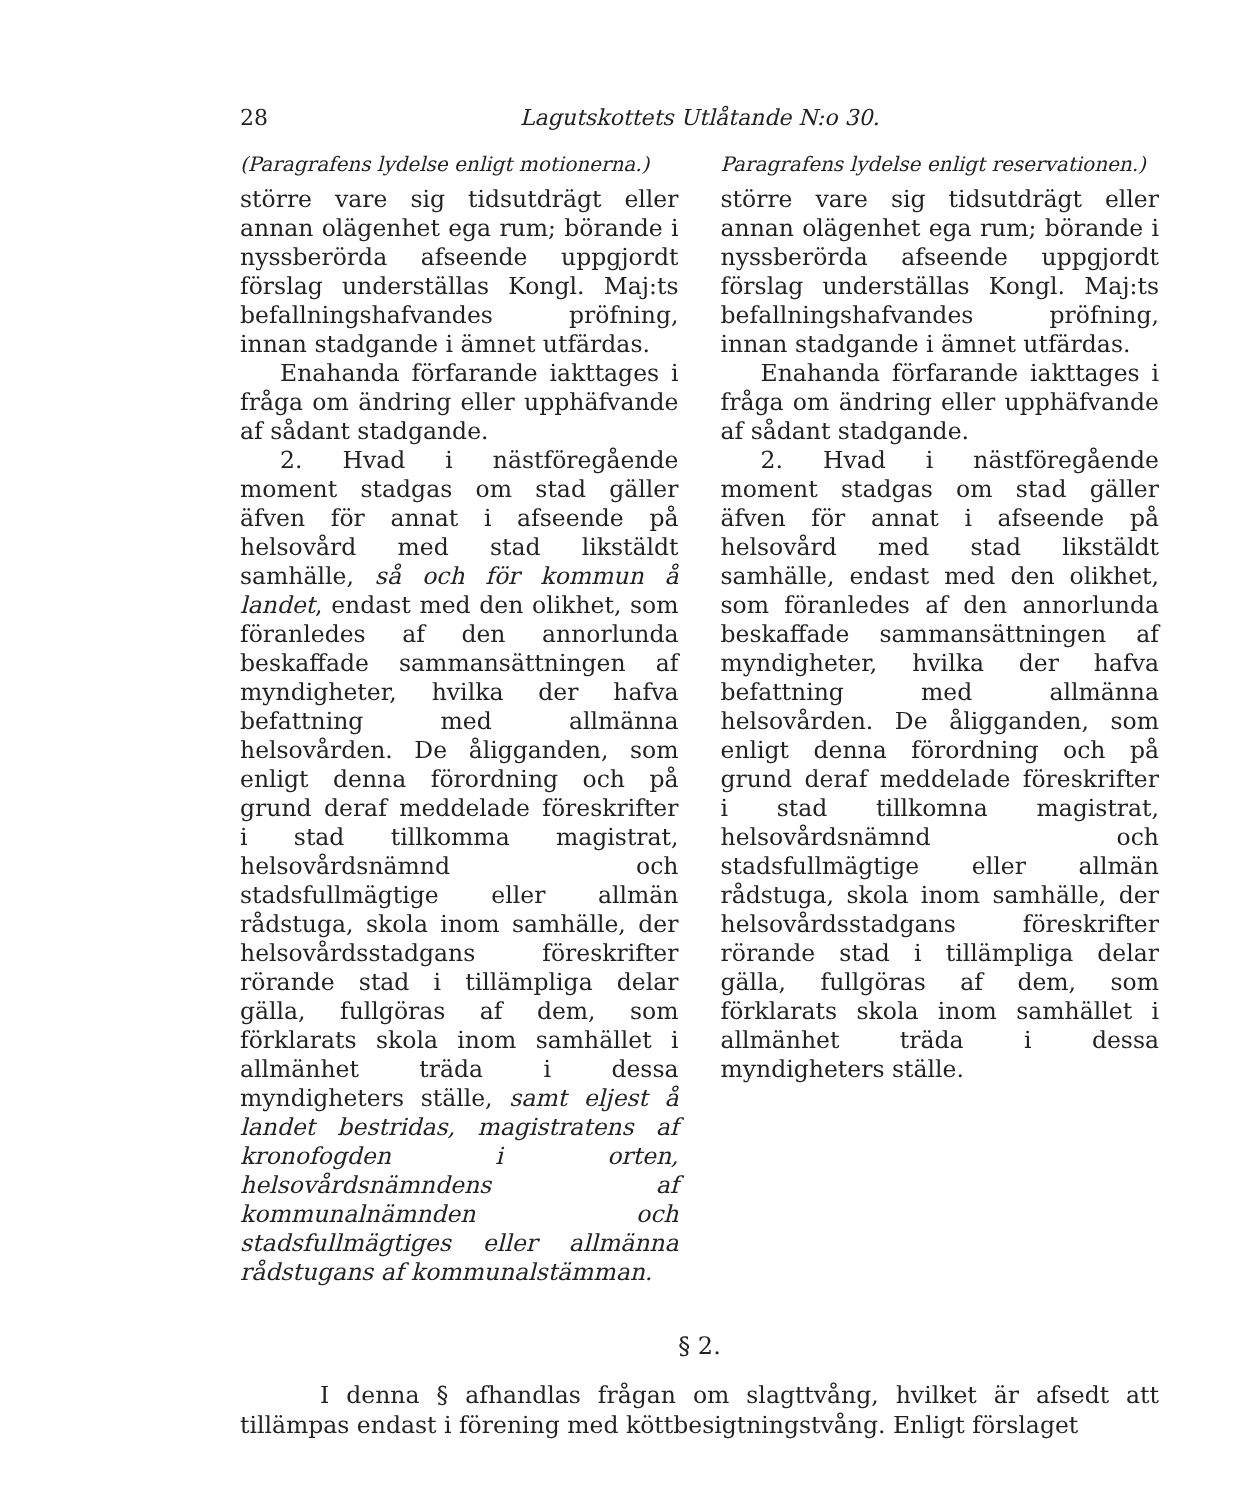28 Lagutskottets Utlåtande N:o 30.
(Paragrafens lydelse enligt motionerna.)
större vare sig tidsutdrägt eller annan olägenhet ega rum; börande i nyssberörda afseende uppgjordt förslag underställas Kongl. Maj:ts befallningshafvandes pröfning, innan stadgande i ämnet utfärdas.
Enahanda förfarande iakttages i fråga om ändring eller upphäfvande af sådant stadgande.
2. Hvad i nästföregående moment stadgas om stad gäller äfven för annat i afseende på helsovård med stad likstäldt samhälle, så och för kommun å landet, endast med den olikhet, som föranledes af den annorlunda beskaffade sammansättningen af myndigheter, hvilka der hafva befattning med allmänna helsovården. De åligganden, som enligt denna förordning och på grund deraf meddelade föreskrifter i stad tillkomma magistrat, helsovårdsnämnd och stadsfullmägtige eller allmän rådstuga, skola inom samhälle, der helsovårdsstadgans föreskrifter rörande stad i tillämpliga delar gälla, fullgöras af dem, som förklarats skola inom samhället i allmänhet träda i dessa myndigheters ställe, samt eljest å landet bestridas, magistratens af kronofogden i orten, helsovårdsnämndens af kommunalnämnden och stadsfullmägtiges eller allmänna rådstugans af kommunalstämman.
Paragrafens lydelse enligt reservationen.)
större vare sig tidsutdrägt eller annan olägenhet ega rum; börande i nyssberörda afseende uppgjordt förslag underställas Kongl. Maj:ts befallningshafvandes pröfning, innan stadgande i ämnet utfärdas.
Enahanda förfarande iakttages i fråga om ändring eller upphäfvande af sådant stadgande.
2. Hvad i nästföregående moment stadgas om stad gäller äfven för annat i afseende på helsovård med stad likstäldt samhälle, endast med den olikhet, som föranledes af den annorlunda beskaffade sammansättningen af myndigheter, hvilka der hafva befattning med allmänna helsovården. De åligganden, som enligt denna förordning och på grund deraf meddelade föreskrifter i stad tillkomna magistrat, helsovårdsnämnd och stadsfullmägtige eller allmän rådstuga, skola inom samhälle, der helsovårdsstadgans föreskrifter rörande stad i tillämpliga delar gälla, fullgöras af dem, som förklarats skola inom samhället i allmänhet träda i dessa myndigheters ställe.
§ 2.
I denna § afhandlas frågan om slagttvång, hvilket är afsedt att tillämpas endast i förening med köttbesigtningstvång. Enligt förslaget